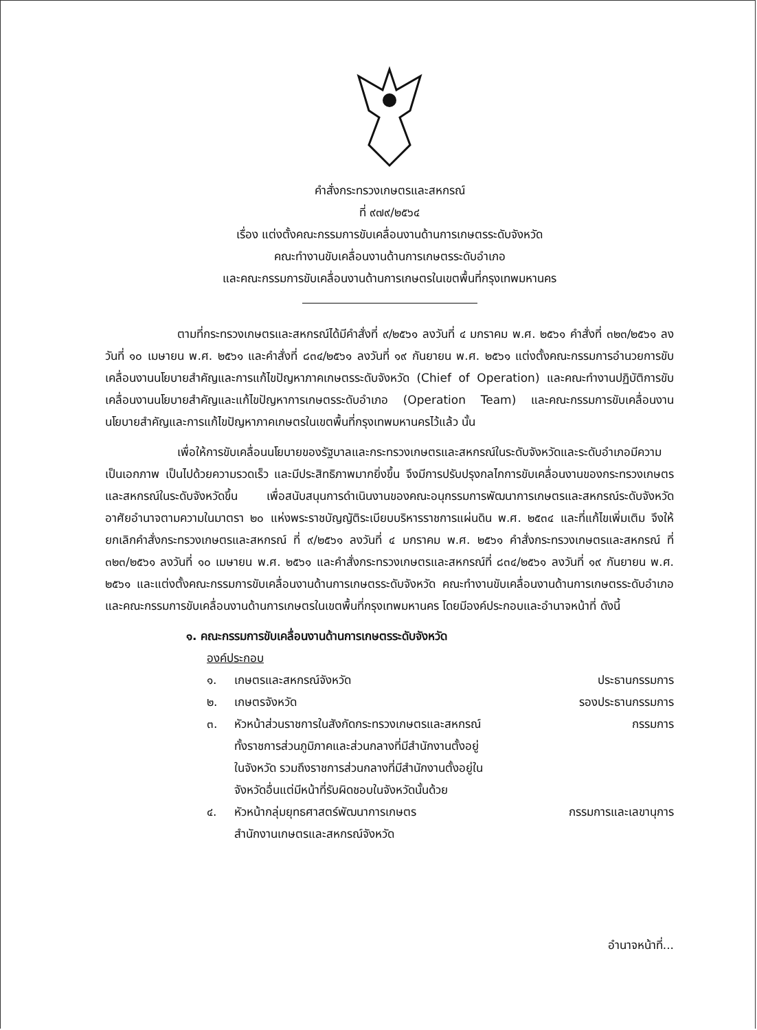คำสั่งกระทรวงเกษตรและสหกรณ์
ที่ ๙๗๙/๒๕๖๔
เรื่อง แต่งตั้งคณะกรรมการขับเคลื่อนงานด้านการเกษตรระดับจังหวัด
คณะทำงานขับเคลื่อนงานด้านการเกษตรระดับอำเภอ
และคณะกรรมการขับเคลื่อนงานด้านการเกษตรในเขตพื้นที่กรุงเทพมหานคร
ตามที่กระทรวงเกษตรและสหกรณ์ได้มีคำสั่งที่ ๙/๒๕๖๑ ลงวันที่ ๔ มกราคม พ.ศ. ๒๕๖๑ คำสั่งที่ ๓๒๓/๒๕๖๑ ลงวันที่ ๑๐ เมษายน พ.ศ. ๒๕๖๑ และคำสั่งที่ ๘๓๔/๒๕๖๑ ลงวันที่ ๑๙ กันยายน พ.ศ. ๒๕๖๑ แต่งตั้งคณะกรรมการอำนวยการขับเคลื่อนงานนโยบายสำคัญและการแก้ไขปัญหาภาคเกษตรระดับจังหวัด (Chief of Operation) และคณะทำงานปฏิบัติการขับเคลื่อนงานนโยบายสำคัญและแก้ไขปัญหาการเกษตรระดับอำเภอ (Operation Team) และคณะกรรมการขับเคลื่อนงานนโยบายสำคัญและการแก้ไขปัญหาภาคเกษตรในเขตพื้นที่กรุงเทพมหานครไว้แล้ว นั้น
เพื่อให้การขับเคลื่อนนโยบายของรัฐบาลและกระทรวงเกษตรและสหกรณ์ในระดับจังหวัดและระดับอำเภอมีความเป็นเอกภาพ เป็นไปด้วยความรวดเร็ว และมีประสิทธิภาพมากยิ่งขึ้น จึงมีการปรับปรุงกลไกการขับเคลื่อนงานของกระทรวงเกษตรและสหกรณ์ในระดับจังหวัดขึ้น เพื่อสนับสนุนการดำเนินงานของคณะอนุกรรมการพัฒนาการเกษตรและสหกรณ์ระดับจังหวัด อาศัยอำนาจตามความในมาตรา ๒๐ แห่งพระราชบัญญัติระเบียบบริหารราชการแผ่นดิน พ.ศ. ๒๕๓๔ และที่แก้ไขเพิ่มเติม จึงให้ยกเลิกคำสั่งกระทรวงเกษตรและสหกรณ์ ที่ ๙/๒๕๖๑ ลงวันที่ ๔ มกราคม พ.ศ. ๒๕๖๑ คำสั่งกระทรวงเกษตรและสหกรณ์ ที่ ๓๒๓/๒๕๖๑ ลงวันที่ ๑๐ เมษายน พ.ศ. ๒๕๖๑ และคำสั่งกระทรวงเกษตรและสหกรณ์ที่ ๘๓๔/๒๕๖๑ ลงวันที่ ๑๙ กันยายน พ.ศ. ๒๕๖๑ และแต่งตั้งคณะกรรมการขับเคลื่อนงานด้านการเกษตรระดับจังหวัด คณะทำงานขับเคลื่อนงานด้านการเกษตรระดับอำเภอ และคณะกรรมการขับเคลื่อนงานด้านการเกษตรในเขตพื้นที่กรุงเทพมหานคร โดยมีองค์ประกอบและอำนาจหน้าที่ ดังนี้
๑. คณะกรรมการขับเคลื่อนงานด้านการเกษตรระดับจังหวัด
องค์ประกอบ
๑. เกษตรและสหกรณ์จังหวัด ประธานกรรมการ
๒. เกษตรจังหวัด รองประธานกรรมการ
๓. หัวหน้าส่วนราชการในสังกัดกระทรวงเกษตรและสหกรณ์
ทั้งราชการส่วนภูมิภาคและส่วนกลางที่มีสำนักงานตั้งอยู่
ในจังหวัด รวมถึงราชการส่วนกลางที่มีสำนักงานตั้งอยู่ใน
จังหวัดอื่นแต่มีหน้าที่รับผิดชอบในจังหวัดนั้นด้วย กรรมการ
๔. หัวหน้ากลุ่มยุทธศาสตร์พัฒนาการเกษตร
สำนักงานเกษตรและสหกรณ์จังหวัด กรรมการและเลขานุการ
อำนาจหน้าที่...